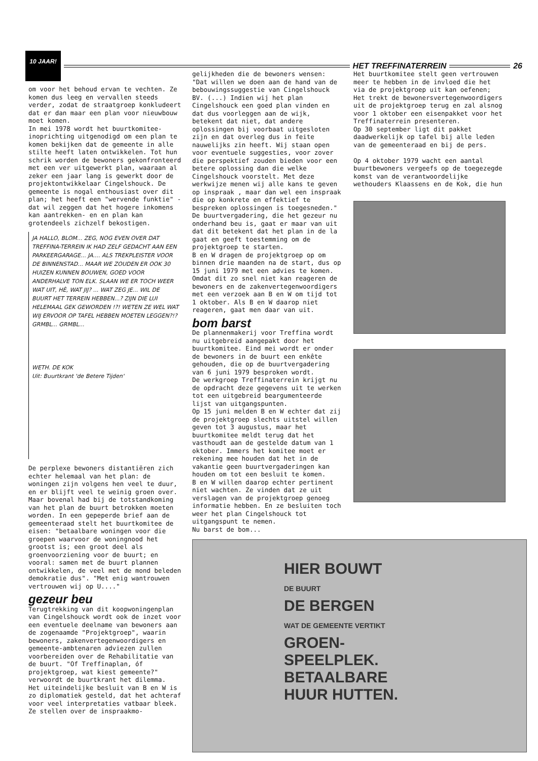10 JAAR!
HET TREFFINATERREIN 26
om voor het behoud ervan te vechten. Ze komen dus leeg en vervallen steeds verder, zodat de straatgroep konkludeert dat er dan maar een plan voor nieuwbouw moet komen.
In mei 1978 wordt het buurtkomitee-inoprichting uitgenodigd om een plan te komen bekijken dat de gemeente in alle stilte heeft laten ontwikkelen. Tot hun schrik worden de bewoners gekonfronteerd met een ver uitgewerkt plan, waaraan al zeker een jaar lang is gewerkt door de projektontwikkelaar Cingelshouck. De gemeente is nogal enthousiast over dit plan; het heeft een "wervende funktie" -dat wil zeggen dat het hogere inkomens kan aantrekken- en en plan kan grotendeels zichzelf bekostigen.
JA HALLO, BLOM... ZEG, NOG EVEN OVER DAT TREFFINA-TERREIN IK HAD ZELF GEDACHT AAN EEN PARKEERGARAGE... JA.... ALS TREKPLEISTER VOOR DE BINNENSTAD... MAAR WE ZOUDEN ER OOK 30 HUIZEN KUNNEN BOUWEN, GOED VOOR ANDERHALVE TON ELK. SLAAN WE ER TOCH WEER WAT UIT, HÈ, WAT JIJ? ... WAT ZEG JE... WIL DE BUURT HET TERREIN HEBBEN...? ZIJN DIE LUI HELEMAAL GEK GEWORDEN !?! WETEN ZE WEL WAT WIJ ERVOOR OP TAFEL HEBBEN MOETEN LEGGEN?!?
GRMBL... GRMBL...
WETH. DE KOK
Uit: Buurtkrant 'de Betere Tijden'
De perplexe bewoners distantiëren zich echter helemaal van het plan: de woningen zijn volgens hen veel te duur, en er blijft veel te weinig groen over. Maar bovenal had bij de totstandkoming van het plan de buurt betrokken moeten worden. In een gepeperde brief aan de gemeenteraad stelt het buurtkomitee de eisen: "betaalbare woningen voor die groepen waarvoor de woningnood het grootst is; een groot deel als groenvoorziening voor de buurt; en vooral: samen met de buurt plannen ontwikkelen, de veel met de mond beleden demokratie dus". "Met enig wantrouwen vertrouwen wij op U...."
gezeur beu
Terugtrekking van dit koopwoningenplan van Cingelshouck wordt ook de inzet voor een eventuele deelname van bewoners aan de zogenaamde "Projektgroep", waarin bewoners, zakenvertegenwoordigers en gemeente-ambtenaren adviezen zullen voorbereiden over de Rehabilitatie van de buurt. "Of Treffinaplan, óf projektgroep, wat kiest gemeente?" verwoordt de buurtkrant het dilemma.
Het uiteindelijke besluit van B en W is zo diplomatiek gesteld, dat het achteraf voor veel interpretaties vatbaar bleek. Ze stellen over de inspraakmo-
gelijkheden die de bewoners wensen: "Dat willen we doen aan de hand van de bebouwingssuggestie van Cingelshouck BV. (...) Indien wij het plan Cingelshouck een goed plan vinden en dat dus voorleggen aan de wijk, betekent dat niet, dat andere oplossingen bij voorbaat uitgesloten zijn en dat overleg dus in feite nauwelijks zin heeft. Wij staan open voor eventuele suggesties, voor zover die perspektief zouden bieden voor een betere oplossing dan die welke Cingelshouck voorstelt. Met deze werkwijze menen wij alle kans te geven op inspraak , maar dan wel een inspraak die op konkrete en effektief te bespreken oplossingen is toegesneden."
De buurtvergadering, die het gezeur nu onderhand beu is, gaat er maar van uit dat dit betekent dat het plan in de la gaat en geeft toestemming om de projektgroep te starten.
B en W dragen de projektgroep op om binnen drie maanden na de start, dus op 15 juni 1979 met een advies te komen. Omdat dit zo snel niet kan reageren de bewoners en de zakenvertegenwoordigers met een verzoek aan B en W om tijd tot 1 oktober. Als B en W daarop niet reageren, gaat men daar van uit.
bom barst
De plannenmakerij voor Treffina wordt nu uitgebreid aangepakt door het buurtkomitee. Eind mei wordt er onder de bewoners in de buurt een enkête gehouden, die op de buurtvergadering van 6 juni 1979 besproken wordt.
De werkgroep Treffinaterrein krijgt nu de opdracht deze gegevens uit te werken tot een uitgebreid beargumenteerde lijst van uitgangspunten.
Op 15 juni melden B en W echter dat zij de projektgroep slechts uitstel willen geven tot 3 augustus, maar het buurtkomitee meldt terug dat het vasthoudt aan de gestelde datum van 1 oktober. Immers het komitee moet er rekening mee houden dat het in de vakantie geen buurtvergaderingen kan houden om tot een besluit te komen.
B en W willen daarop echter pertinent niet wachten. Ze vinden dat ze uit verslagen van de projektgroep genoeg informatie hebben. En ze besluiten toch weer het plan Cingelshouck tot uitgangspunt te nemen.
Nu barst de bom...
HIER BOUWT
DE BUURT
DE BERGEN
WAT DE GEMEENTE VERTIKT
GROEN-SPEELPLEK. BETAALBARE HUUR HUTTEN.
Het buurtkomitee stelt geen vertrouwen meer te hebben in de invloed die het via de projektgroep uit kan oefenen; Het trekt de bewonersvertegenwoordigers uit de projektgroep terug en zal alsnog voor 1 oktober een eisenpakket voor het Treffinaterrein presenteren.
Op 30 september ligt dit pakket daadwerkelijk op tafel bij alle leden van de gemeenteraad en bij de pers.
Op 4 oktober 1979 wacht een aantal buurtbewoners vergeefs op de toegezegde komst van de verantwoordelijke wethouders Klaassens en de Kok, die hun